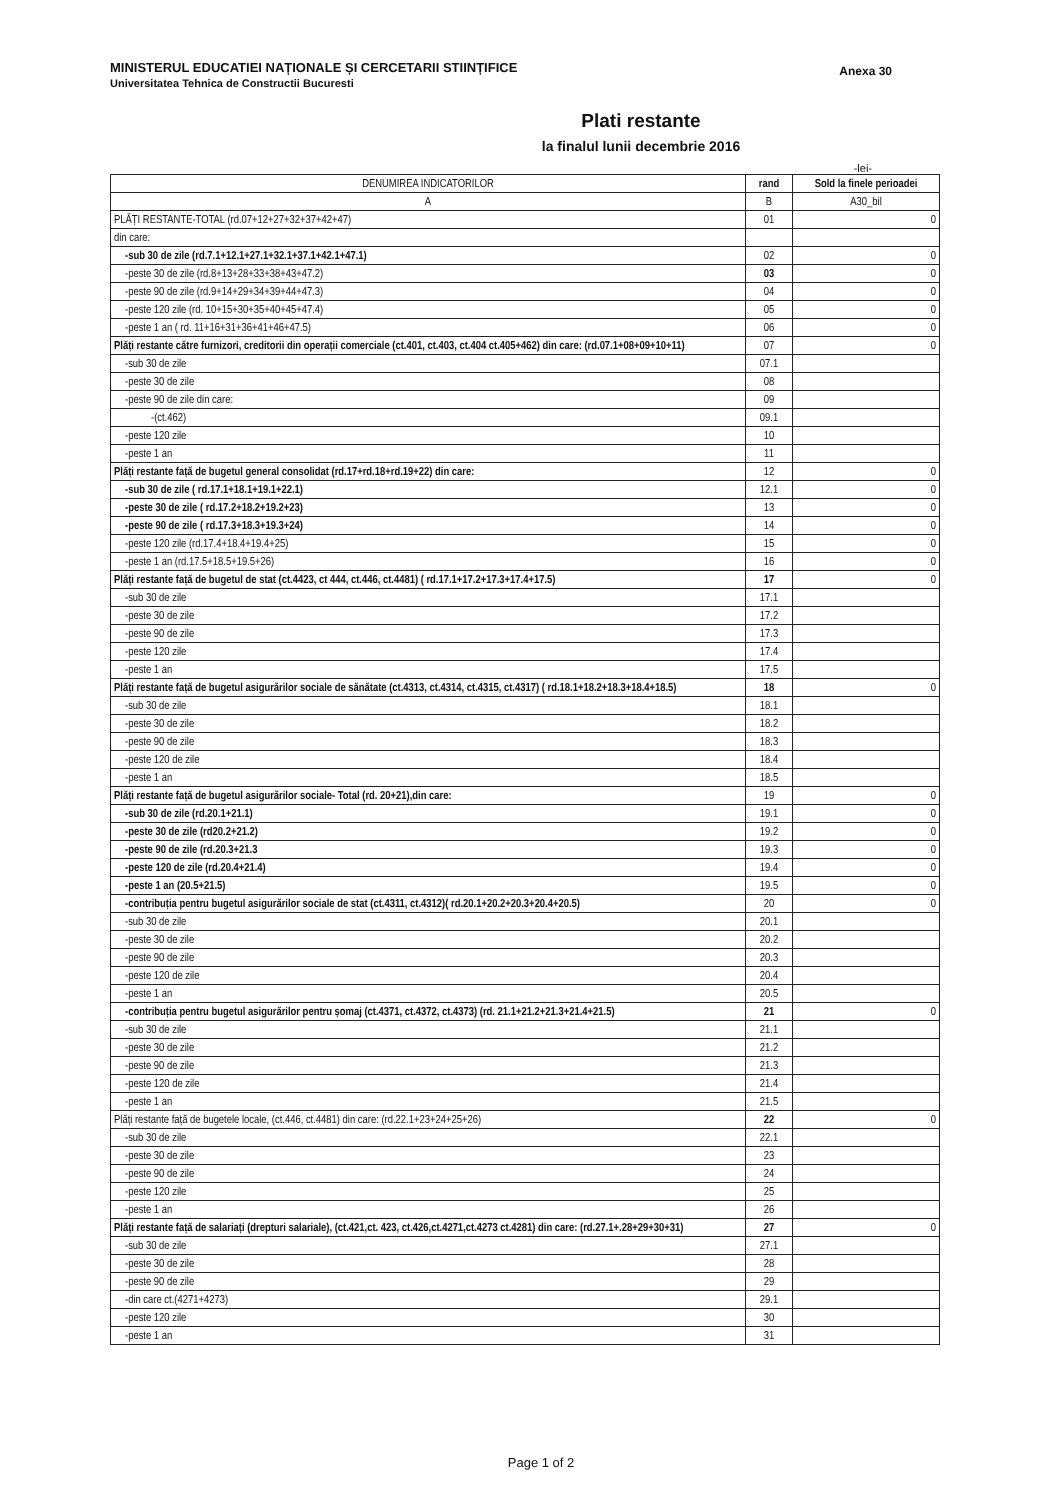Anexa 30
MINISTERUL EDUCATIEI NAȚIONALE ȘI CERCETARII STIINȚIFICE
Universitatea Tehnica de Constructii Bucuresti
Plati restante
la finalul lunii decembrie 2016
-lei-
| DENUMIREA INDICATORILOR | rand | Sold la finele perioadei |
| --- | --- | --- |
| A | B | A30_bil |
| PLĂȚI RESTANTE-TOTAL (rd.07+12+27+32+37+42+47) | 01 | 0 |
| din care: | | |
| -sub 30 de zile (rd.7.1+12.1+27.1+32.1+37.1+42.1+47.1) | 02 | 0 |
| -peste 30 de zile (rd.8+13+28+33+38+43+47.2) | 03 | 0 |
| -peste 90 de zile (rd.9+14+29+34+39+44+47.3) | 04 | 0 |
| -peste 120 zile (rd. 10+15+30+35+40+45+47.4) | 05 | 0 |
| -peste 1 an ( rd. 11+16+31+36+41+46+47.5) | 06 | 0 |
| Plăți restante către furnizori, creditorii din operații comerciale (ct.401, ct.403, ct.404 ct.405+462) din care: (rd.07.1+08+09+10+11) | 07 | 0 |
| -sub 30 de zile | 07.1 | |
| -peste 30 de zile | 08 | |
| -peste 90 de zile din care: | 09 | |
| -(ct.462) | 09.1 | |
| -peste 120 zile | 10 | |
| -peste 1 an | 11 | |
| Plăți restante față de bugetul general consolidat (rd.17+rd.18+rd.19+22) din care: | 12 | 0 |
| -sub 30 de zile ( rd.17.1+18.1+19.1+22.1) | 12.1 | 0 |
| -peste 30 de zile ( rd.17.2+18.2+19.2+23) | 13 | 0 |
| -peste 90 de zile ( rd.17.3+18.3+19.3+24) | 14 | 0 |
| -peste 120 zile (rd.17.4+18.4+19.4+25) | 15 | 0 |
| -peste 1 an (rd.17.5+18.5+19.5+26) | 16 | 0 |
| Plăți restante față de bugetul de stat (ct.4423, ct 444, ct.446, ct.4481) ( rd.17.1+17.2+17.3+17.4+17.5) | 17 | 0 |
| -sub 30 de zile | 17.1 | |
| -peste 30 de zile | 17.2 | |
| -peste 90 de zile | 17.3 | |
| -peste 120 zile | 17.4 | |
| -peste 1 an | 17.5 | |
| Plăți restante față de bugetul asigurărilor sociale de sănătate (ct.4313, ct.4314, ct.4315, ct.4317) ( rd.18.1+18.2+18.3+18.4+18.5) | 18 | 0 |
| -sub 30 de zile | 18.1 | |
| -peste 30 de zile | 18.2 | |
| -peste 90 de zile | 18.3 | |
| -peste 120 de zile | 18.4 | |
| -peste 1 an | 18.5 | |
| Plăți restante față de bugetul asigurărilor sociale- Total (rd. 20+21),din care: | 19 | 0 |
| -sub 30 de zile (rd.20.1+21.1) | 19.1 | 0 |
| -peste 30 de zile (rd20.2+21.2) | 19.2 | 0 |
| -peste 90 de zile (rd.20.3+21.3 | 19.3 | 0 |
| -peste 120 de zile (rd.20.4+21.4) | 19.4 | 0 |
| -peste 1 an (20.5+21.5) | 19.5 | 0 |
| -contribuția pentru bugetul asigurărilor sociale de stat (ct.4311, ct.4312)( rd.20.1+20.2+20.3+20.4+20.5) | 20 | 0 |
| -sub 30 de zile | 20.1 | |
| -peste 30 de zile | 20.2 | |
| -peste 90 de zile | 20.3 | |
| -peste 120 de zile | 20.4 | |
| -peste 1 an | 20.5 | |
| -contribuția pentru bugetul asigurărilor pentru șomaj (ct.4371, ct.4372, ct.4373) (rd. 21.1+21.2+21.3+21.4+21.5) | 21 | 0 |
| -sub 30 de zile | 21.1 | |
| -peste 30 de zile | 21.2 | |
| -peste 90 de zile | 21.3 | |
| -peste 120 de zile | 21.4 | |
| -peste 1 an | 21.5 | |
| Plăți restante față de bugetele locale, (ct.446, ct.4481) din care: (rd.22.1+23+24+25+26) | 22 | 0 |
| -sub 30 de zile | 22.1 | |
| -peste 30 de zile | 23 | |
| -peste 90 de zile | 24 | |
| -peste 120 zile | 25 | |
| -peste 1 an | 26 | |
| Plăți restante față de salariați (drepturi salariale), (ct.421,ct. 423, ct.426,ct.4271,ct.4273 ct.4281) din care: (rd.27.1+.28+29+30+31) | 27 | 0 |
| -sub 30 de zile | 27.1 | |
| -peste 30 de zile | 28 | |
| -peste 90 de zile | 29 | |
| -din care ct.(4271+4273) | 29.1 | |
| -peste 120 zile | 30 | |
| -peste 1 an | 31 | |
Page 1 of 2